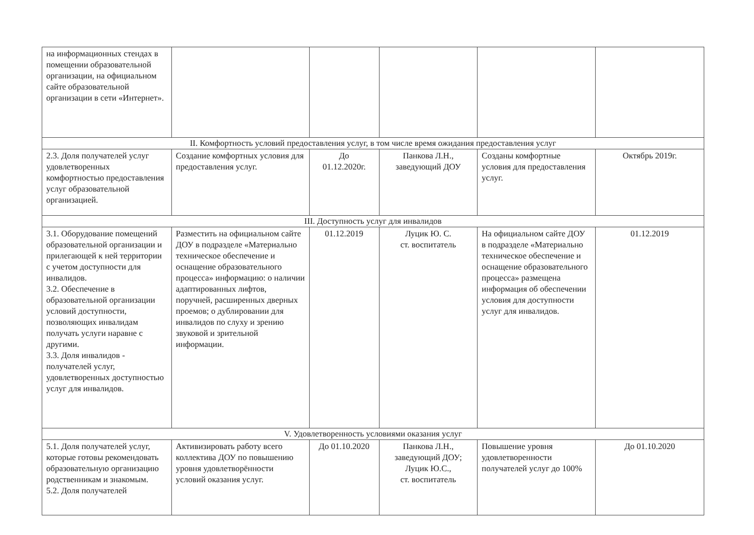| на информационных стендах в помещении образовательной организации, на официальном сайте образовательной организации в сети «Интернет». | | | | | |
| II. Комфортность условий предоставления услуг, в том числе время ожидания предоставления услуг | | | | | |
| 2.3. Доля получателей услуг удовлетворенных комфортностью предоставления услуг образовательной организацией. | Создание комфортных условия для предоставления услуг. | До 01.12.2020г. | Панкова Л.Н., заведующий ДОУ | Созданы комфортные условия для предоставления услуг. | Октябрь 2019г. |
| III. Доступность услуг для инвалидов | | | | | |
| 3.1. Оборудование помещений образовательной организации и прилегающей к ней территории с учетом доступности для инвалидов. 3.2. Обеспечение в образовательной организации условий доступности, позволяющих инвалидам получать услуги наравне с другими. 3.3. Доля инвалидов - получателей услуг, удовлетворенных доступностью услуг для инвалидов. | Разместить на официальном сайте ДОУ в подразделе «Материально техническое обеспечение и оснащение образовательного процесса» информацию: о наличии адаптированных лифтов, поручней, расширенных дверных проемов; о дублировании для инвалидов по слуху и зрению звуковой и зрительной информации. | 01.12.2019 | Луцик Ю. С. ст. воспитатель | На официальном сайте ДОУ в подразделе «Материально техническое обеспечение и оснащение образовательного процесса» размещена информация об обеспечении условия для доступности услуг для инвалидов. | 01.12.2019 |
| V. Удовлетворенность условиями оказания услуг | | | | | |
| 5.1. Доля получателей услуг, которые готовы рекомендовать образовательную организацию родственникам и знакомым. 5.2. Доля получателей | Активизировать работу всего коллектива ДОУ по повышению уровня удовлетворённости условий оказания услуг. | До 01.10.2020 | Панкова Л.Н., заведующий ДОУ; Луцик Ю.С., ст. воспитатель | Повышение уровня удовлетворенности получателей услуг до 100% | До 01.10.2020 |